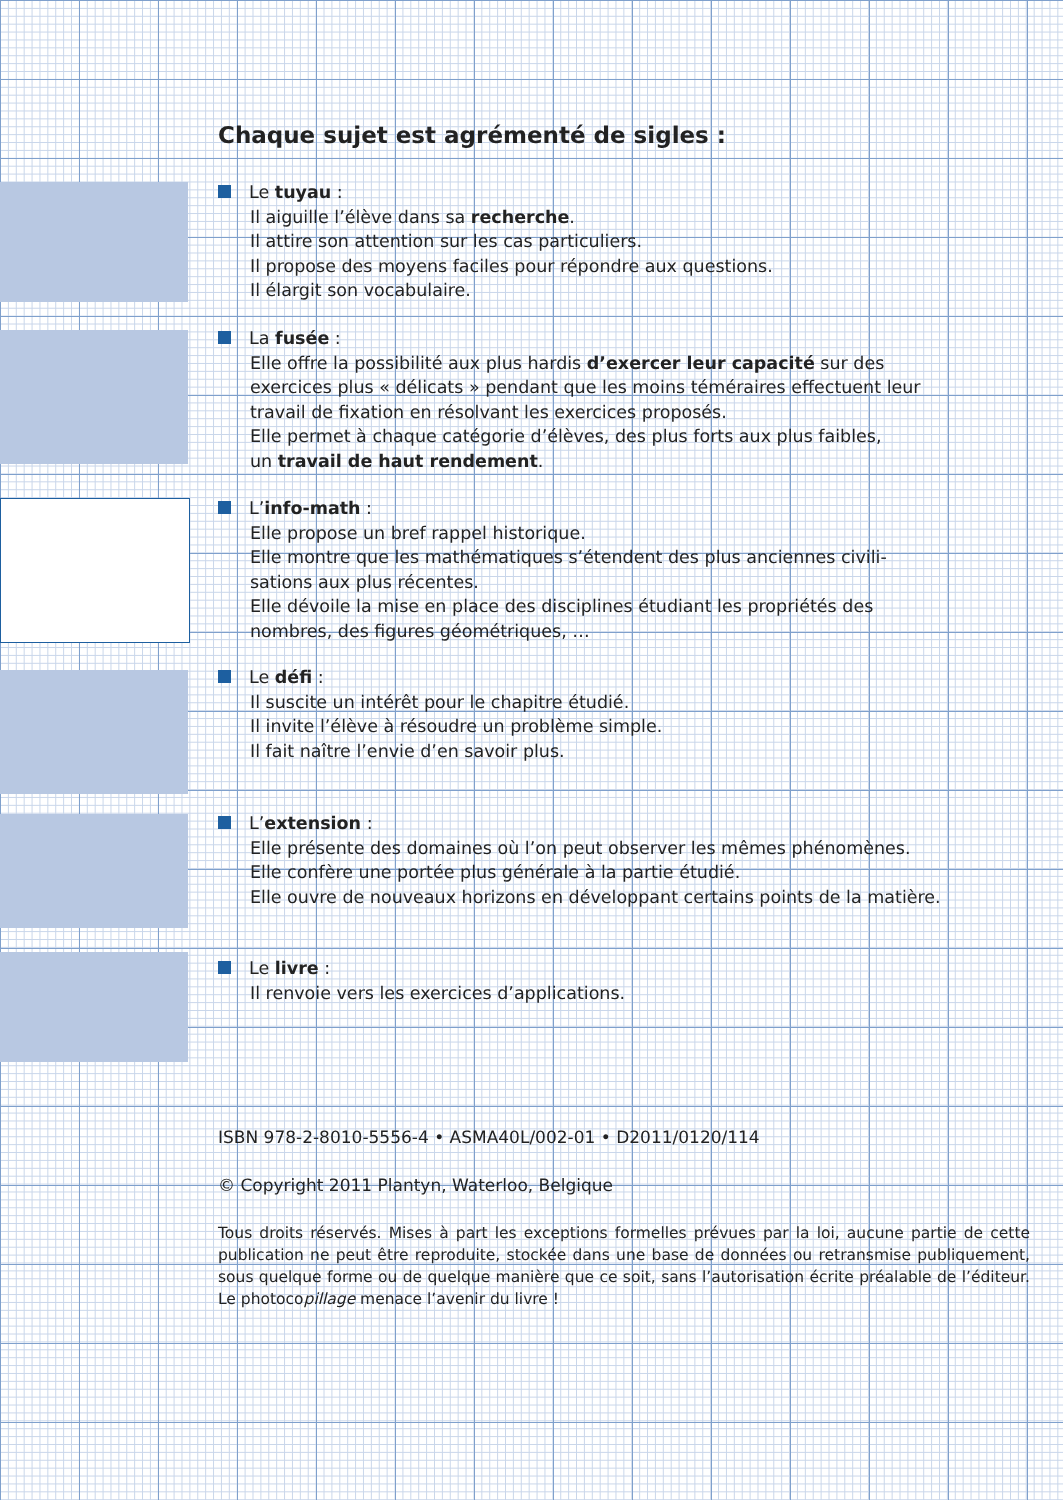Chaque sujet est agrémenté de sigles :
Le tuyau :
Il aiguille l’élève dans sa recherche.
Il attire son attention sur les cas particuliers.
Il propose des moyens faciles pour répondre aux questions.
Il élargit son vocabulaire.
La fusée :
Elle offre la possibilité aux plus hardis d’exercer leur capacité sur des
exercices plus « délicats » pendant que les moins téméraires effectuent leur
travail de fixation en résolvant les exercices proposés.
Elle permet à chaque catégorie d’élèves, des plus forts aux plus faibles,
un travail de haut rendement.
L’info-math :
Elle propose un bref rappel historique.
Elle montre que les mathématiques s’étendent des plus anciennes civili-
sations aux plus récentes.
Elle dévoile la mise en place des disciplines étudiant les propriétés des
nombres, des figures géométriques, …
Le défi :
Il suscite un intérêt pour le chapitre étudié.
Il invite l’élève à résoudre un problème simple.
Il fait naître l’envie d’en savoir plus.
L’extension :
Elle présente des domaines où l’on peut observer les mêmes phénomènes.
Elle confère une portée plus générale à la partie étudié.
Elle ouvre de nouveaux horizons en développant certains points de la matière.
Le livre :
Il renvoie vers les exercices d’applications.
ISBN 978-2-8010-5556-4 • ASMA40L/002-01 • D2011/0120/114
© Copyright 2011 Plantyn, Waterloo, Belgique
Tous droits réservés. Mises à part les exceptions formelles prévues par la loi, aucune partie de cette publication ne peut être reproduite, stockée dans une base de données ou retransmise publiquement, sous quelque forme ou de quelque manière que ce soit, sans l’autorisation écrite préalable de l’éditeur. Le photocopillage menace l’avenir du livre !